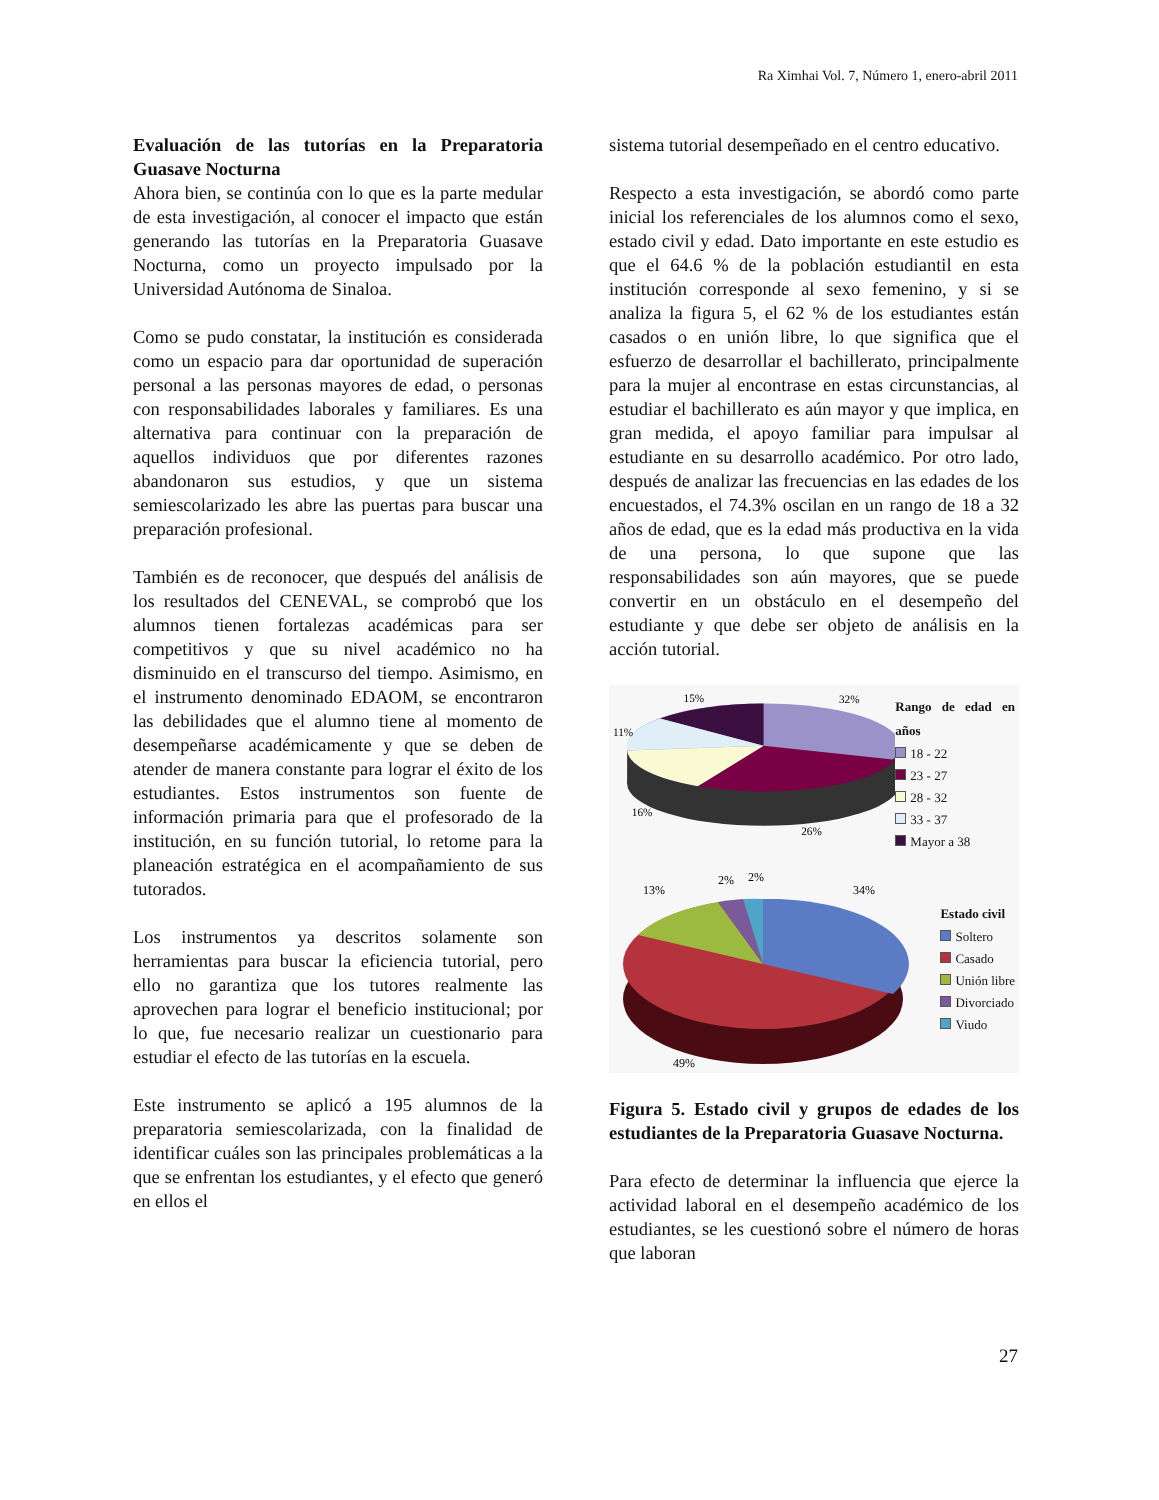Ra Ximhai Vol. 7, Número 1, enero-abril 2011
Evaluación de las tutorías en la Preparatoria Guasave Nocturna
Ahora bien, se continúa con lo que es la parte medular de esta investigación, al conocer el impacto que están generando las tutorías en la Preparatoria Guasave Nocturna, como un proyecto impulsado por la Universidad Autónoma de Sinaloa.
Como se pudo constatar, la institución es considerada como un espacio para dar oportunidad de superación personal a las personas mayores de edad, o personas con responsabilidades laborales y familiares. Es una alternativa para continuar con la preparación de aquellos individuos que por diferentes razones abandonaron sus estudios, y que un sistema semiescolarizado les abre las puertas para buscar una preparación profesional.
También es de reconocer, que después del análisis de los resultados del CENEVAL, se comprobó que los alumnos tienen fortalezas académicas para ser competitivos y que su nivel académico no ha disminuido en el transcurso del tiempo. Asimismo, en el instrumento denominado EDAOM, se encontraron las debilidades que el alumno tiene al momento de desempeñarse académicamente y que se deben de atender de manera constante para lograr el éxito de los estudiantes. Estos instrumentos son fuente de información primaria para que el profesorado de la institución, en su función tutorial, lo retome para la planeación estratégica en el acompañamiento de sus tutorados.
Los instrumentos ya descritos solamente son herramientas para buscar la eficiencia tutorial, pero ello no garantiza que los tutores realmente las aprovechen para lograr el beneficio institucional; por lo que, fue necesario realizar un cuestionario para estudiar el efecto de las tutorías en la escuela.
Este instrumento se aplicó a 195 alumnos de la preparatoria semiescolarizada, con la finalidad de identificar cuáles son las principales problemáticas a la que se enfrentan los estudiantes, y el efecto que generó en ellos el
sistema tutorial desempeñado en el centro educativo.
Respecto a esta investigación, se abordó como parte inicial los referenciales de los alumnos como el sexo, estado civil y edad. Dato importante en este estudio es que el 64.6 % de la población estudiantil en esta institución corresponde al sexo femenino, y si se analiza la figura 5, el 62 % de los estudiantes están casados o en unión libre, lo que significa que el esfuerzo de desarrollar el bachillerato, principalmente para la mujer al encontrase en estas circunstancias, al estudiar el bachillerato es aún mayor y que implica, en gran medida, el apoyo familiar para impulsar al estudiante en su desarrollo académico. Por otro lado, después de analizar las frecuencias en las edades de los encuestados, el 74.3% oscilan en un rango de 18 a 32 años de edad, que es la edad más productiva en la vida de una persona, lo que supone que las responsabilidades son aún mayores, que se puede convertir en un obstáculo en el desempeño del estudiante y que debe ser objeto de análisis en la acción tutorial.
15%
32%
11%
16%
26%
Rango de edad en años
18 - 22
23 - 27
28 - 32
33 - 37
Mayor a 38
13%
2%
2%
34%
49%
Estado civil
Soltero
Casado
Unión libre
Divorciado
Viudo
Figura 5. Estado civil y grupos de edades de los estudiantes de la Preparatoria Guasave Nocturna.
Para efecto de determinar la influencia que ejerce la actividad laboral en el desempeño académico de los estudiantes, se les cuestionó sobre el número de horas que laboran
27